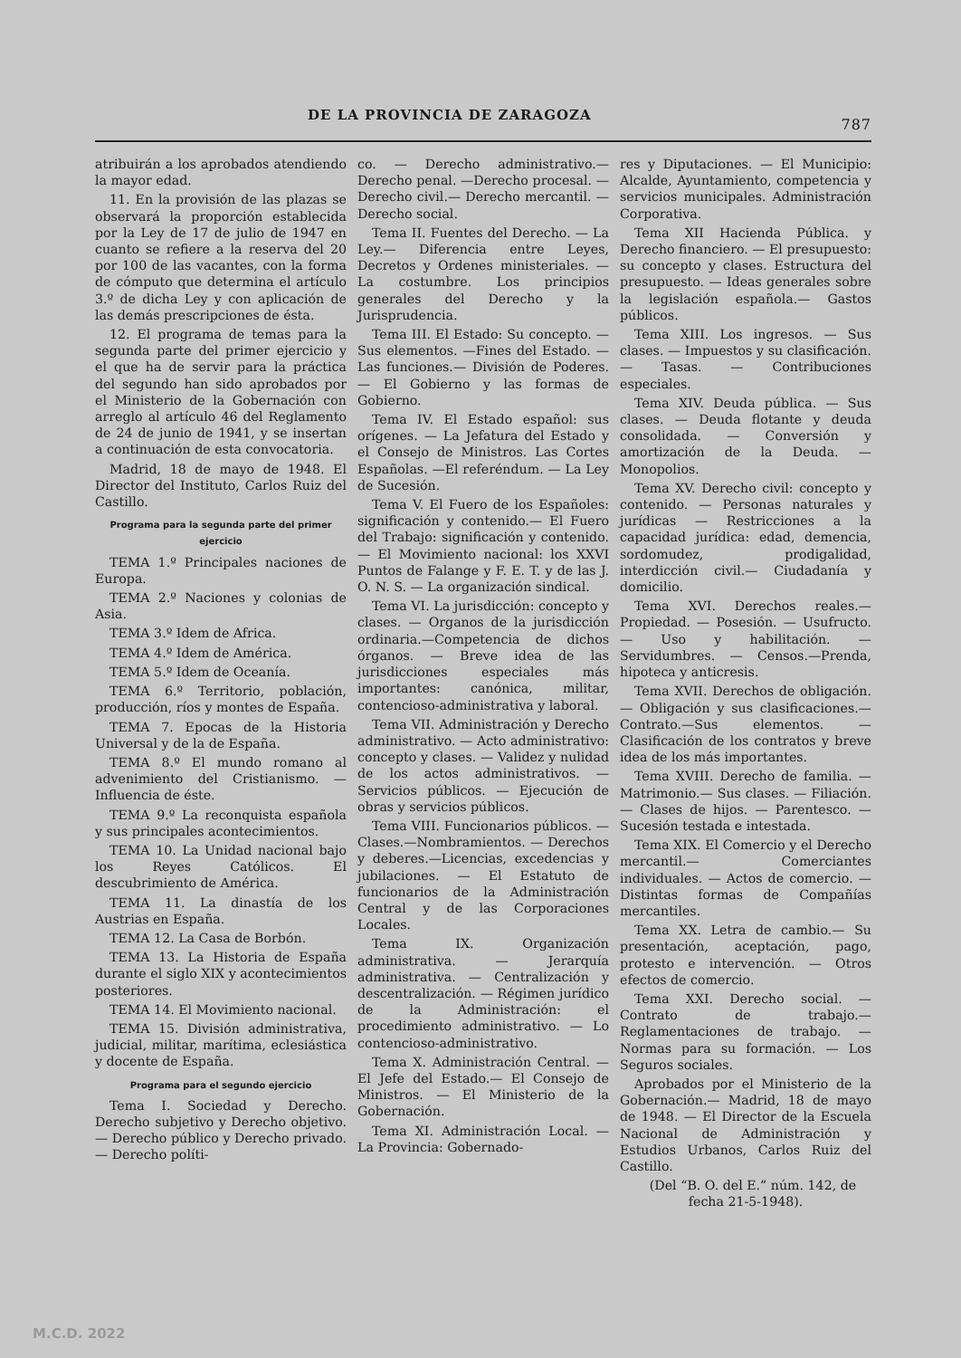DE LA PROVINCIA DE ZARAGOZA 787
atribuirán a los aprobados atendiendo la mayor edad.
11. En la provisión de las plazas se observará la proporción establecida por la Ley de 17 de julio de 1947 en cuanto se refiere a la reserva del 20 por 100 de las vacantes, con la forma de cómputo que determina el artículo 3.º de dicha Ley y con aplicación de las demás prescripciones de ésta.
12. El programa de temas para la segunda parte del primer ejercicio y el que ha de servir para la práctica del segundo han sido aprobados por el Ministerio de la Gobernación con arreglo al artículo 46 del Reglamento de 24 de junio de 1941, y se insertan a continuación de esta convocatoria.
Madrid, 18 de mayo de 1948. El Director del Instituto, Carlos Ruiz del Castillo.
Programa para la segunda parte del primer ejercicio
TEMA 1.º Principales naciones de Europa.
TEMA 2.º Naciones y colonias de Asia.
TEMA 3.º Idem de Africa.
TEMA 4.º Idem de América.
TEMA 5.º Idem de Oceanía.
TEMA 6.º Territorio, población, producción, ríos y montes de España.
TEMA 7. Epocas de la Historia Universal y de la de España.
TEMA 8.º El mundo romano al advenimiento del Cristianismo. — Influencia de éste.
TEMA 9.º La reconquista española y sus principales acontecimientos.
TEMA 10. La Unidad nacional bajo los Reyes Católicos. El descubrimiento de América.
TEMA 11. La dinastía de los Austrias en España.
TEMA 12. La Casa de Borbón.
TEMA 13. La Historia de España durante el siglo XIX y acontecimientos posteriores.
TEMA 14. El Movimiento nacional.
TEMA 15. División administrativa, judicial, militar, marítima, eclesiástica y docente de España.
Programa para el segundo ejercicio
Tema I. Sociedad y Derecho. Derecho subjetivo y Derecho objetivo. — Derecho público y Derecho privado. — Derecho políti-
co. — Derecho administrativo.— Derecho penal. —Derecho procesal. — Derecho civil.— Derecho mercantil. — Derecho social.
Tema II. Fuentes del Derecho. — La Ley.— Diferencia entre Leyes, Decretos y Ordenes ministeriales. — La costumbre. Los principios generales del Derecho y la Jurisprudencia.
Tema III. El Estado: Su concepto. — Sus elementos. —Fines del Estado. — Las funciones.— División de Poderes. — El Gobierno y las formas de Gobierno.
Tema IV. El Estado español: sus orígenes. — La Jefatura del Estado y el Consejo de Ministros. Las Cortes Españolas. —El referéndum. — La Ley de Sucesión.
Tema V. El Fuero de los Españoles: significación y contenido.— El Fuero del Trabajo: significación y contenido. — El Movimiento nacional: los XXVI Puntos de Falange y F. E. T. y de las J. O. N. S. — La organización sindical.
Tema VI. La jurisdicción: concepto y clases. — Organos de la jurisdicción ordinaria.—Competencia de dichos órganos. — Breve idea de las jurisdicciones especiales más importantes: canónica, militar, contencioso-administrativa y laboral.
Tema VII. Administración y Derecho administrativo. — Acto administrativo: concepto y clases. — Validez y nulidad de los actos administrativos. — Servicios públicos. — Ejecución de obras y servicios públicos.
Tema VIII. Funcionarios públicos. — Clases.—Nombramientos. — Derechos y deberes.—Licencias, excedencias y jubilaciones. — El Estatuto de funcionarios de la Administración Central y de las Corporaciones Locales.
Tema IX. Organización administrativa. — Jerarquía administrativa. — Centralización y descentralización. — Régimen jurídico de la Administración: el procedimiento administrativo. — Lo contencioso-administrativo.
Tema X. Administración Central. — El Jefe del Estado.— El Consejo de Ministros. — El Ministerio de la Gobernación.
Tema XI. Administración Local. — La Provincia: Gobernado-
res y Diputaciones. — El Municipio: Alcalde, Ayuntamiento, competencia y servicios municipales. Administración Corporativa.
Tema XII Hacienda Pública. y Derecho financiero. — El presupuesto: su concepto y clases. Estructura del presupuesto. — Ideas generales sobre la legislación española.— Gastos públicos.
Tema XIII. Los ingresos. — Sus clases. — Impuestos y su clasificación. — Tasas. — Contribuciones especiales.
Tema XIV. Deuda pública. — Sus clases. — Deuda flotante y deuda consolidada. — Conversión y amortización de la Deuda. — Monopolios.
Tema XV. Derecho civil: concepto y contenido. — Personas naturales y jurídicas — Restricciones a la capacidad jurídica: edad, demencia, sordomudez, prodigalidad, interdicción civil.— Ciudadanía y domicilio.
Tema XVI. Derechos reales.— Propiedad. — Posesión. — Usufructo. — Uso y habilitación. — Servidumbres. — Censos.—Prenda, hipoteca y anticresis.
Tema XVII. Derechos de obligación.— Obligación y sus clasificaciones.— Contrato.—Sus elementos. — Clasificación de los contratos y breve idea de los más importantes.
Tema XVIII. Derecho de familia. — Matrimonio.— Sus clases. — Filiación. — Clases de hijos. — Parentesco. — Sucesión testada e intestada.
Tema XIX. El Comercio y el Derecho mercantil.— Comerciantes individuales. — Actos de comercio. — Distintas formas de Compañías mercantiles.
Tema XX. Letra de cambio.— Su presentación, aceptación, pago, protesto e intervención. — Otros efectos de comercio.
Tema XXI. Derecho social. — Contrato de trabajo.—Reglamentaciones de trabajo. — Normas para su formación. — Los Seguros sociales.
Aprobados por el Ministerio de la Gobernación.— Madrid, 18 de mayo de 1948. — El Director de la Escuela Nacional de Administración y Estudios Urbanos, Carlos Ruiz del Castillo.
(Del “B. O. del E.” núm. 142, de fecha 21-5-1948).
M.C.D. 2022